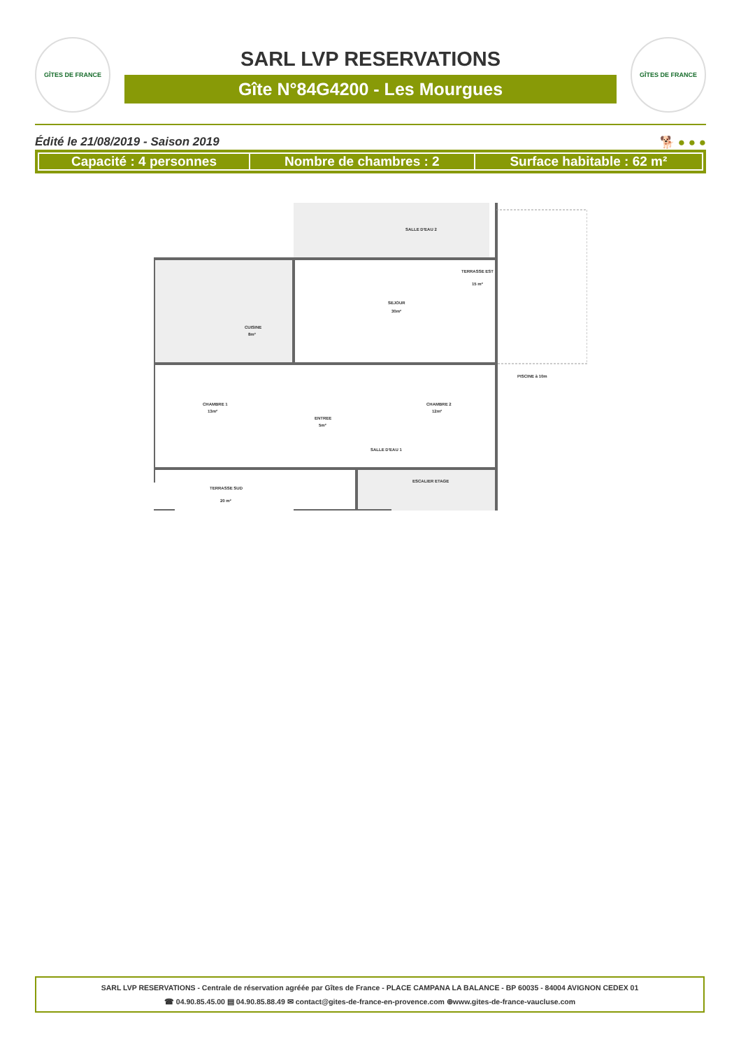GÎTES DE FRANCE
SARL LVP RESERVATIONS
Gîte N°84G4200 - Les Mourgues
GÎTES DE FRANCE
Édité le 21/08/2019 - Saison 2019 🐕 ● ● ●
| Capacité : 4 personnes | Nombre de chambres : 2 | Surface habitable : 62 m² |
TERRASSE EST
15 m²
SEJOUR
30m²
CUISINE
8m²
CHAMBRE 1
13m²
CHAMBRE 2
12m²
ENTREE
5m²
SALLE D'EAU 1
SALLE D'EAU 2
TERRASSE SUD
20 m²
ESCALIER ETAGE
PISCINE à 10m
SARL LVP RESERVATIONS - Centrale de réservation agréée par Gîtes de France - PLACE CAMPANA LA BALANCE - BP 60035 - 84004 AVIGNON CEDEX 01
☎ 04.90.85.45.00 ▤ 04.90.85.88.49 ✉ contact@gites-de-france-en-provence.com ⊕www.gites-de-france-vaucluse.com